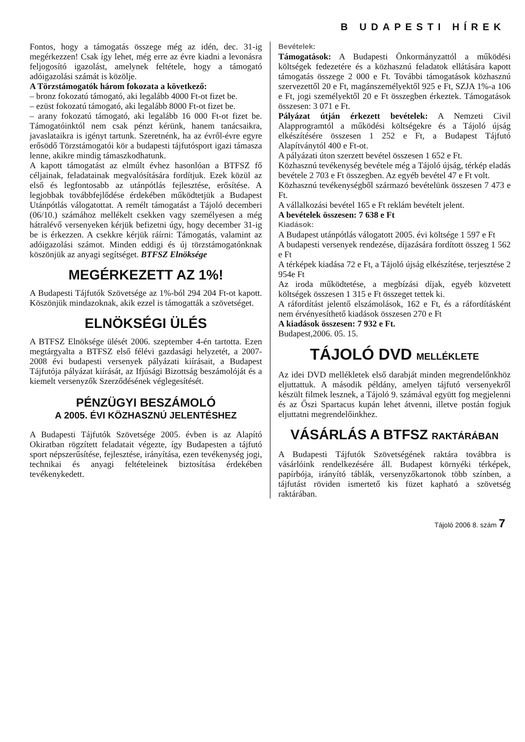B UDAPESTI HÍREK
Fontos, hogy a támogatás összege még az idén, dec. 31-ig megérkezzen! Csak így lehet, még erre az évre kiadni a levonásra feljogosító igazolást, amelynek feltétele, hogy a támogató adóigazolási számát is közölje.
A Törzstámogatók három fokozata a következő:
– bronz fokozatú támogató, aki legalább 4000 Ft-ot fizet be.
– ezüst fokozatú támogató, aki legalább 8000 Ft-ot fizet be.
– arany fokozatú támogató, aki legalább 16 000 Ft-ot fizet be. Támogatóinktól nem csak pénzt kérünk, hanem tanácsaikra, javaslataikra is igényt tartunk. Szeretnénk, ha az évről-évre egyre erősödő Törzstámogatói kör a budapesti tájfutósport igazi támasza lenne, akikre mindig támaszkodhatunk.
A kapott támogatást az elmúlt évhez hasonlóan a BTFSZ fő céljainak, feladatainak megvalósítására fordítjuk. Ezek közül az első és legfontosabb az utánpótlás fejlesztése, erősítése. A legjobbak továbbfejlődése érdekében működtetjük a Budapest Utánpótlás válogatottat. A remélt támogatást a Tájoló decemberi (06/10.) számához mellékelt csekken vagy személyesen a még hátralévő versenyeken kérjük befizetni úgy, hogy december 31-ig be is érkezzen. A csekkre kérjük ráírni: Támogatás, valamint az adóigazolási számot. Minden eddigi és új törzstámogatónknak köszönjük az anyagi segítséget. BTFSZ Elnöksége
MEGÉRKEZETT AZ 1%!
A Budapesti Tájfutók Szövetsége az 1%-ból 294 204 Ft-ot kapott. Köszönjük mindazoknak, akik ezzel is támogatták a szövetséget.
ELNÖKSÉGI ÜLÉS
A BTFSZ Elnöksége ülését 2006. szeptember 4-én tartotta. Ezen megtárgyalta a BTFSZ első félévi gazdasági helyzetét, a 2007-2008 évi budapesti versenyek pályázati kiírásait, a Budapest Tájfutója pályázat kiírását, az Ifjúsági Bizottság beszámolóját és a kiemelt versenyzők Szerződésének véglegesítését.
PÉNZÜGYI BESZÁMOLÓ
A 2005. ÉVI KÖZHASZNÚ JELENTÉSHEZ
A Budapesti Tájfutók Szövetsége 2005. évben is az Alapító Okiratban rögzített feladatait végezte, így Budapesten a tájfutó sport népszerűsítése, fejlesztése, irányítása, ezen tevékenység jogi, technikai és anyagi feltételeinek biztosítása érdekében tevékenykedett.
Bevételek:
Támogatások: A Budapesti Önkormányzattól a működési költségek fedezetére és a közhasznú feladatok ellátására kapott támogatás összege 2 000 e Ft. További támogatások közhasznú szervezettől 20 e Ft, magánszemélyektől 925 e Ft, SZJA 1%-a 106 e Ft, jogi személyektől 20 e Ft összegben érkeztek. Támogatások összesen: 3 071 e Ft.
Pályázat útján érkezett bevételek: A Nemzeti Civil Alapprogramtól a működési költségekre és a Tájoló újság elkészítésére összesen 1 252 e Ft, a Budapest Tájfutó Alapítványtól 400 e Ft-ot.
A pályázati úton szerzett bevétel összesen 1 652 e Ft.
Közhasznú tevékenység bevétele még a Tájoló újság, térkép eladás bevétele 2 703 e Ft összegben. Az egyéb bevétel 47 e Ft volt.
Közhasznú tevékenységből származó bevételünk összesen 7 473 e Ft.
A vállalkozási bevétel 165 e Ft reklám bevételt jelent.
A bevételek összesen: 7 638 e Ft
Kiadások:
A Budapest utánpótlás válogatott 2005. évi költsége 1 597 e Ft
A budapesti versenyek rendezése, díjazására fordított összeg 1 562 e Ft
A térképek kiadása 72 e Ft, a Tájoló újság elkészítése, terjesztése 2 954e Ft
Az iroda működtetése, a megbízási díjak, egyéb közvetett költségek összesen 1 315 e Ft összeget tettek ki.
A ráfordítást jelentő elszámolások, 162 e Ft, és a ráfordításként nem érvényesíthető kiadások összesen 270 e Ft
A kiadások összesen: 7 932 e Ft.
Budapest,2006. 05. 15.
TÁJOLÓ DVD MELLÉKLETE
Az idei DVD mellékletek első darabját minden megrendelőnkhöz eljuttattuk. A második példány, amelyen tájfutó versenyekről készült filmek lesznek, a Tájoló 9. számával együtt fog megjelenni és az Őszi Spartacus kupán lehet átvenni, illetve postán fogjuk eljuttatni megrendelőinkhez.
VÁSÁRLÁS A BTFSZ RAKTÁRÁBAN
A Budapesti Tájfutók Szövetségének raktára továbbra is vásárlóink rendelkezésére áll. Budapest környéki térképek, papírbója, irányító táblák, versenyzőkartonok több színben, a tájfutást röviden ismertető kis füzet kapható a szövetség raktárában.
Tájoló 2006 8. szám 7